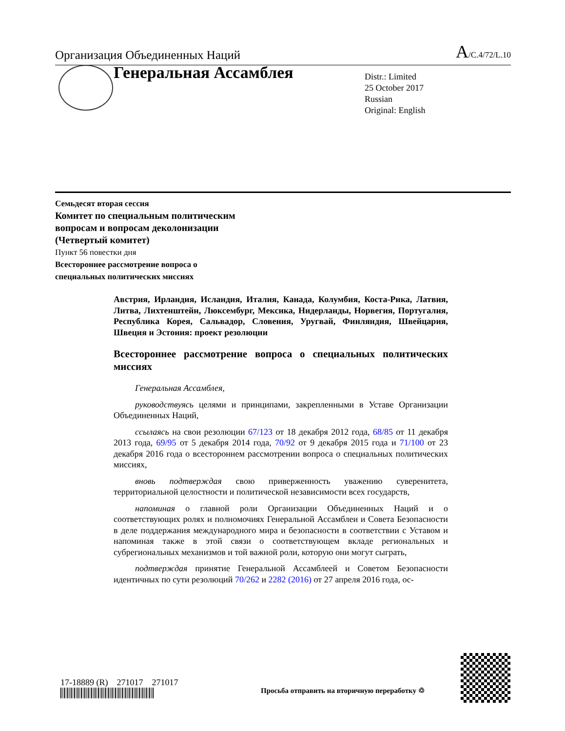Организация Объединенных Наций A/C.4/72/L.10
Генеральная Ассамблея
Distr.: Limited
25 October 2017
Russian
Original: English
Семьдесят вторая сессия
Комитет по специальным политическим
вопросам и вопросам деколонизации
(Четвертый комитет)
Пункт 56 повестки дня
Всестороннее рассмотрение вопроса о
специальных политических миссиях
Австрия, Ирландия, Исландия, Италия, Канада, Колумбия, Коста-Рика, Латвия, Литва, Лихтенштейн, Люксембург, Мексика, Нидерланды, Норвегия, Португалия, Республика Корея, Сальвадор, Словения, Уругвай, Финляндия, Швейцария, Швеция и Эстония: проект резолюции
Всестороннее рассмотрение вопроса о специальных политических миссиях
Генеральная Ассамблея,
руководствуясь целями и принципами, закрепленными в Уставе Организации Объединенных Наций,
ссылаясь на свои резолюции 67/123 от 18 декабря 2012 года, 68/85 от 11 декабря 2013 года, 69/95 от 5 декабря 2014 года, 70/92 от 9 декабря 2015 года и 71/100 от 23 декабря 2016 года о всестороннем рассмотрении вопроса о специальных политических миссиях,
вновь подтверждая свою приверженность уважению суверенитета, территориальной целостности и политической независимости всех государств,
напоминая о главной роли Организации Объединенных Наций и о соответствующих ролях и полномочиях Генеральной Ассамблеи и Совета Безопасности в деле поддержания международного мира и безопасности в соответствии с Уставом и напоминая также в этой связи о соответствующем вкладе региональных и субрегиональных механизмов и той важной роли, которую они могут сыграть,
подтверждая принятие Генеральной Ассамблеей и Советом Безопасности идентичных по сути резолюций 70/262 и 2282 (2016) от 27 апреля 2016 года, ос-
17-18889 (R) 271017 271017
Просьба отправить на вторичную переработку ♲